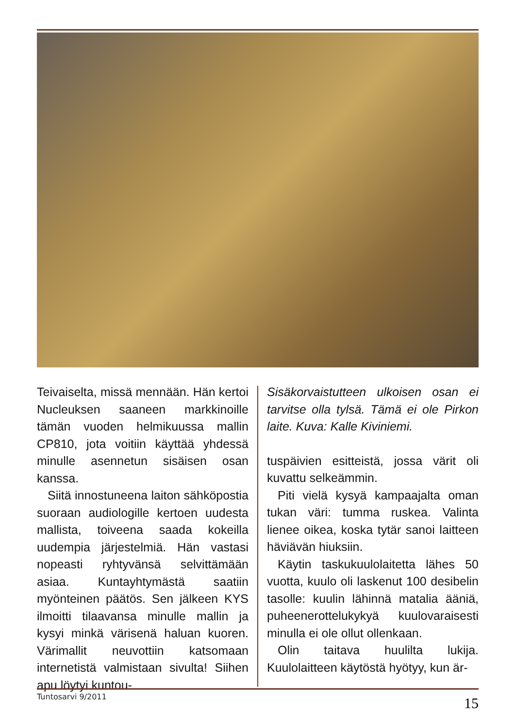Teivaiselta, missä mennään. Hän kertoi Nucleuksen saaneen markkinoille tämän vuoden helmikuussa mallin CP810, jota voitiin käyttää yhdessä minulle asennetun sisäisen osan kanssa.
Siitä innostuneena laiton sähköpostia suoraan audiologille kertoen uudesta mallista, toiveena saada kokeilla uudempia järjestelmiä. Hän vastasi nopeasti ryhtyvänsä selvittämään asiaa. Kuntayhtymästä saatiin myönteinen päätös. Sen jälkeen KYS ilmoitti tilaavansa minulle mallin ja kysyi minkä värisenä haluan kuoren. Värimallit neuvottiin katsomaan internetistä valmistaan sivulta! Siihen apu löytyi kuntou-
Sisäkorvaistutteen ulkoisen osan ei tarvitse olla tylsä. Tämä ei ole Pirkon laite. Kuva: Kalle Kiviniemi.
tuspäivien esitteistä, jossa värit oli kuvattu selkeämmin.
Piti vielä kysyä kampaajalta oman tukan väri: tumma ruskea. Valinta lienee oikea, koska tytär sanoi laitteen häviävän hiuksiin.
Käytin taskukuulolaitetta lähes 50 vuotta, kuulo oli laskenut 100 desibelin tasolle: kuulin lähinnä matalia ääniä, puheenerottelukykyä kuulovaraisesti minulla ei ole ollut ollenkaan.
Olin taitava huulilta lukija. Kuulolaitteen käytöstä hyötyy, kun är-
Tuntosarvi 9/2011 15